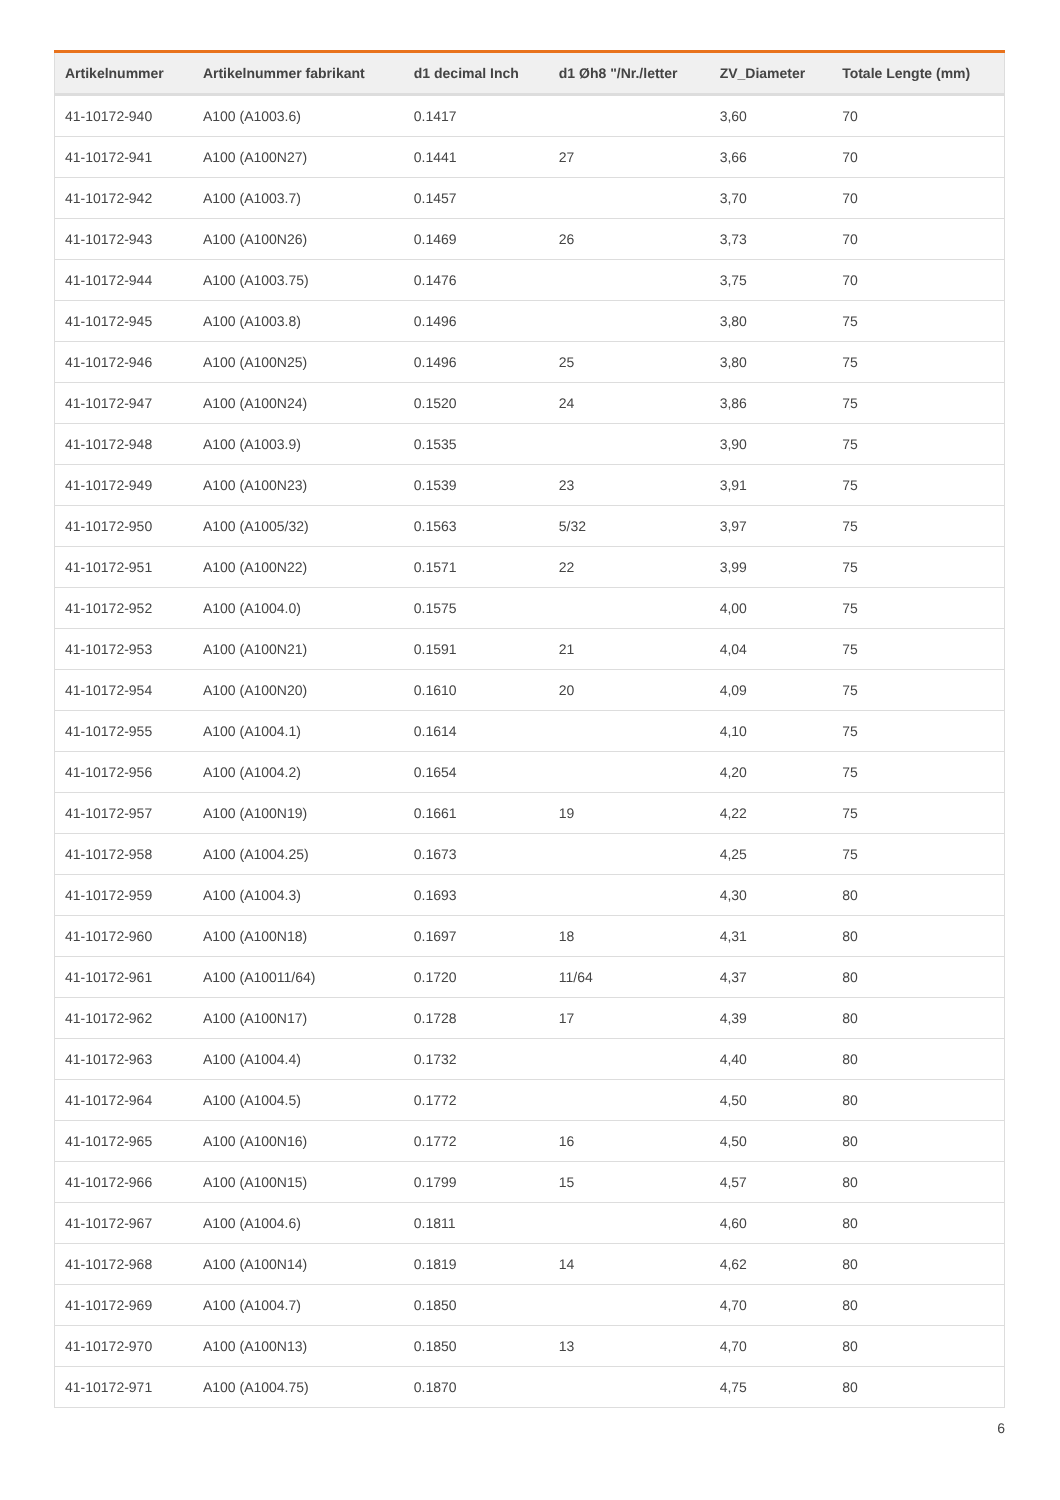| Artikelnummer | Artikelnummer fabrikant | d1 decimal Inch | d1 Øh8 "/Nr./letter | ZV_Diameter | Totale Lengte (mm) |
| --- | --- | --- | --- | --- | --- |
| 41-10172-940 | A100 (A1003.6) | 0.1417 | | 3,60 | 70 |
| 41-10172-941 | A100 (A100N27) | 0.1441 | 27 | 3,66 | 70 |
| 41-10172-942 | A100 (A1003.7) | 0.1457 | | 3,70 | 70 |
| 41-10172-943 | A100 (A100N26) | 0.1469 | 26 | 3,73 | 70 |
| 41-10172-944 | A100 (A1003.75) | 0.1476 | | 3,75 | 70 |
| 41-10172-945 | A100 (A1003.8) | 0.1496 | | 3,80 | 75 |
| 41-10172-946 | A100 (A100N25) | 0.1496 | 25 | 3,80 | 75 |
| 41-10172-947 | A100 (A100N24) | 0.1520 | 24 | 3,86 | 75 |
| 41-10172-948 | A100 (A1003.9) | 0.1535 | | 3,90 | 75 |
| 41-10172-949 | A100 (A100N23) | 0.1539 | 23 | 3,91 | 75 |
| 41-10172-950 | A100 (A1005/32) | 0.1563 | 5/32 | 3,97 | 75 |
| 41-10172-951 | A100 (A100N22) | 0.1571 | 22 | 3,99 | 75 |
| 41-10172-952 | A100 (A1004.0) | 0.1575 | | 4,00 | 75 |
| 41-10172-953 | A100 (A100N21) | 0.1591 | 21 | 4,04 | 75 |
| 41-10172-954 | A100 (A100N20) | 0.1610 | 20 | 4,09 | 75 |
| 41-10172-955 | A100 (A1004.1) | 0.1614 | | 4,10 | 75 |
| 41-10172-956 | A100 (A1004.2) | 0.1654 | | 4,20 | 75 |
| 41-10172-957 | A100 (A100N19) | 0.1661 | 19 | 4,22 | 75 |
| 41-10172-958 | A100 (A1004.25) | 0.1673 | | 4,25 | 75 |
| 41-10172-959 | A100 (A1004.3) | 0.1693 | | 4,30 | 80 |
| 41-10172-960 | A100 (A100N18) | 0.1697 | 18 | 4,31 | 80 |
| 41-10172-961 | A100 (A10011/64) | 0.1720 | 11/64 | 4,37 | 80 |
| 41-10172-962 | A100 (A100N17) | 0.1728 | 17 | 4,39 | 80 |
| 41-10172-963 | A100 (A1004.4) | 0.1732 | | 4,40 | 80 |
| 41-10172-964 | A100 (A1004.5) | 0.1772 | | 4,50 | 80 |
| 41-10172-965 | A100 (A100N16) | 0.1772 | 16 | 4,50 | 80 |
| 41-10172-966 | A100 (A100N15) | 0.1799 | 15 | 4,57 | 80 |
| 41-10172-967 | A100 (A1004.6) | 0.1811 | | 4,60 | 80 |
| 41-10172-968 | A100 (A100N14) | 0.1819 | 14 | 4,62 | 80 |
| 41-10172-969 | A100 (A1004.7) | 0.1850 | | 4,70 | 80 |
| 41-10172-970 | A100 (A100N13) | 0.1850 | 13 | 4,70 | 80 |
| 41-10172-971 | A100 (A1004.75) | 0.1870 | | 4,75 | 80 |
6